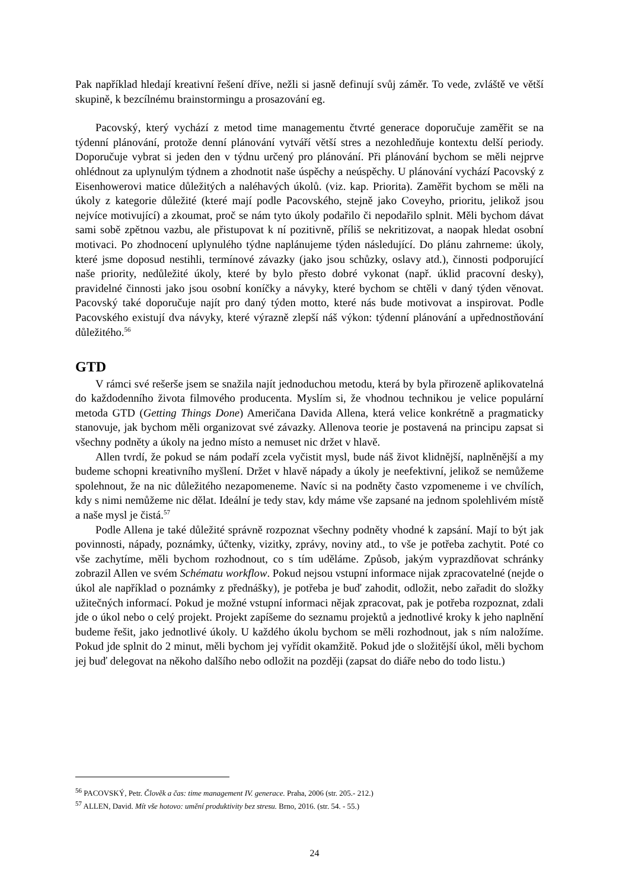Pak například hledají kreativní řešení dříve, nežli si jasně definují svůj záměr. To vede, zvláště ve větší skupině, k bezcílnému brainstormingu a prosazování eg.
Pacovský, který vychází z metod time managementu čtvrté generace doporučuje zaměřit se na týdenní plánování, protože denní plánování vytváří větší stres a nezohledňuje kontextu delší periody. Doporučuje vybrat si jeden den v týdnu určený pro plánování. Při plánování bychom se měli nejprve ohlédnout za uplynulým týdnem a zhodnotit naše úspěchy a neúspěchy. U plánování vychází Pacovský z Eisenhowerovi matice důležitých a naléhavých úkolů. (viz. kap. Priorita). Zaměřit bychom se měli na úkoly z kategorie důležité (které mají podle Pacovského, stejně jako Coveyho, prioritu, jelikož jsou nejvíce motivující) a zkoumat, proč se nám tyto úkoly podařilo či nepodařilo splnit. Měli bychom dávat sami sobě zpětnou vazbu, ale přistupovat k ní pozitivně, příliš se nekritizovat, a naopak hledat osobní motivaci. Po zhodnocení uplynulého týdne naplánujeme týden následující. Do plánu zahrneme: úkoly, které jsme doposud nestihli, termínové závazky (jako jsou schůzky, oslavy atd.), činnosti podporující naše priority, nedůležité úkoly, které by bylo přesto dobré vykonat (např. úklid pracovní desky), pravidelné činnosti jako jsou osobní koníčky a návyky, které bychom se chtěli v daný týden věnovat. Pacovský také doporučuje najít pro daný týden motto, které nás bude motivovat a inspirovat. Podle Pacovského existují dva návyky, které výrazně zlepší náš výkon: týdenní plánování a upřednostňování důležitého.<sup>56</sup>
GTD
V rámci své rešerše jsem se snažila najít jednoduchou metodu, která by byla přirozeně aplikovatelná do každodenního života filmového producenta. Myslím si, že vhodnou technikou je velice populární metoda GTD (Getting Things Done) Američana Davida Allena, která velice konkrétně a pragmaticky stanovuje, jak bychom měli organizovat své závazky. Allenova teorie je postavená na principu zapsat si všechny podněty a úkoly na jedno místo a nemuset nic držet v hlavě.
Allen tvrdí, že pokud se nám podaří zcela vyčistit mysl, bude náš život klidnější, naplněnější a my budeme schopni kreativního myšlení. Držet v hlavě nápady a úkoly je neefektivní, jelikož se nemůžeme spolehnout, že na nic důležitého nezapomeneme. Navíc si na podněty často vzpomeneme i ve chvílích, kdy s nimi nemůžeme nic dělat. Ideální je tedy stav, kdy máme vše zapsané na jednom spolehlivém místě a naše mysl je čistá.<sup>57</sup>
Podle Allena je také důležité správně rozpoznat všechny podněty vhodné k zapsání. Mají to být jak povinnosti, nápady, poznámky, účtenky, vizitky, zprávy, noviny atd., to vše je potřeba zachytit. Poté co vše zachytíme, měli bychom rozhodnout, co s tím uděláme. Způsob, jakým vyprazdňovat schránky zobrazil Allen ve svém Schématu workflow. Pokud nejsou vstupní informace nijak zpracovatelné (nejde o úkol ale například o poznámky z přednášky), je potřeba je buď zahodit, odložit, nebo zařadit do složky užitečných informací. Pokud je možné vstupní informaci nějak zpracovat, pak je potřeba rozpoznat, zdali jde o úkol nebo o celý projekt. Projekt zapíšeme do seznamu projektů a jednotlivé kroky k jeho naplnění budeme řešit, jako jednotlivé úkoly. U každého úkolu bychom se měli rozhodnout, jak s ním naložíme. Pokud jde splnit do 2 minut, měli bychom jej vyřídit okamžitě. Pokud jde o složitější úkol, měli bychom jej buď delegovat na někoho dalšího nebo odložit na později (zapsat do diáře nebo do todo listu.)
<sup>56</sup> PACOVSKÝ, Petr. Člověk a čas: time management IV. generace. Praha, 2006 (str. 205.- 212.)
<sup>57</sup> ALLEN, David. Mít vše hotovo: umění produktivity bez stresu. Brno, 2016. (str. 54. - 55.)
24